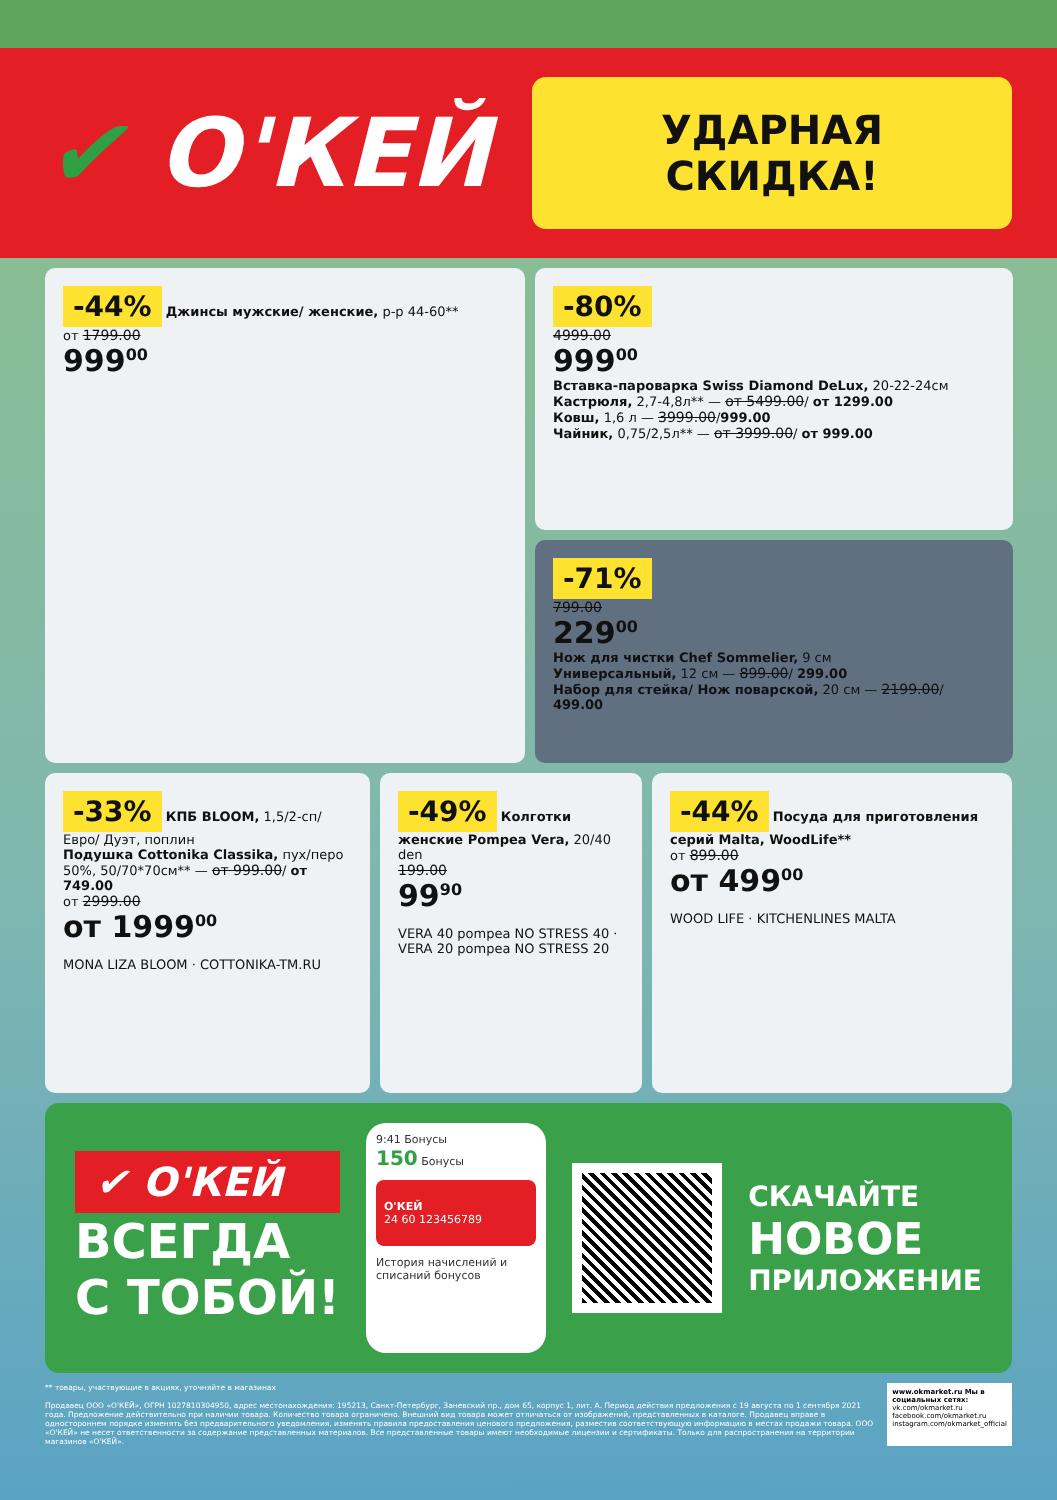✔ О'КЕЙ
УДАРНАЯ СКИДКА!
-44% Джинсы мужские/ женские, р-р 44-60**
от 1799.00
999<sup>00</sup>
-80%
4999.00
999<sup>00</sup>
Вставка-пароварка Swiss Diamond DeLux, 20-22-24см
Кастрюля, 2,7-4,8л** — от 5499.00/ от 1299.00
Ковш, 1,6 л — 3999.00/999.00
Чайник, 0,75/2,5л** — от 3999.00/ от 999.00
-71%
799.00
229<sup>00</sup>
Нож для чистки Chef Sommelier, 9 см
Универсальный, 12 см — 899.00/ 299.00
Набор для стейка/ Нож поварской, 20 см — 2199.00/ 499.00
-33% КПБ BLOOM, 1,5/2-сп/Евро/ Дуэт, поплин
Подушка Cottonika Classika, пух/перо 50%, 50/70*70см** — от 999.00/ от 749.00
от 2999.00
от 1999<sup>00</sup>
MONA LIZA BLOOM · COTTONIKA-TM.RU
-49% Колготки женские Pompea Vera, 20/40 den
199.00
99<sup>90</sup>
VERA 40 pompea NO STRESS 40 · VERA 20 pompea NO STRESS 20
-44% Посуда для приготовления серий Malta, WoodLife**
от 899.00
от 499<sup>00</sup>
WOOD LIFE · KITCHENLINES MALTA
✔ О'КЕЙ
ВСЕГДА
С ТОБОЙ!
9:41 Бонусы
150 Бонусы
О'КЕЙ
24 60 123456789
История начислений и списаний бонусов
СКАЧАЙТЕ
НОВОЕ
ПРИЛОЖЕНИЕ
** товары, участвующие в акциях, уточняйте в магазинах
Продавец ООО «О'КЕЙ», ОГРН 1027810304950, адрес местонахождения: 195213, Санкт-Петербург, Заневский пр., дом 65, корпус 1, лит. А. Период действия предложения с 19 августа по 1 сентября 2021 года. Предложение действительно при наличии товара. Количество товара ограничено. Внешний вид товара может отличаться от изображений, представленных в каталоге. Продавец вправе в одностороннем порядке изменять без предварительного уведомления, изменять правила предоставления ценового предложения, разместив соответствующую информацию в местах продажи товара. ООО «О'КЕЙ» не несет ответственности за содержание представленных материалов. Все представленные товары имеют необходимые лицензии и сертификаты. Только для распространения на территории магазинов «О'КЕЙ».
www.okmarket.ru Мы в социальных сетях:
vk.com/okmarket.ru
facebook.com/okmarket.ru
instagram.com/okmarket_official